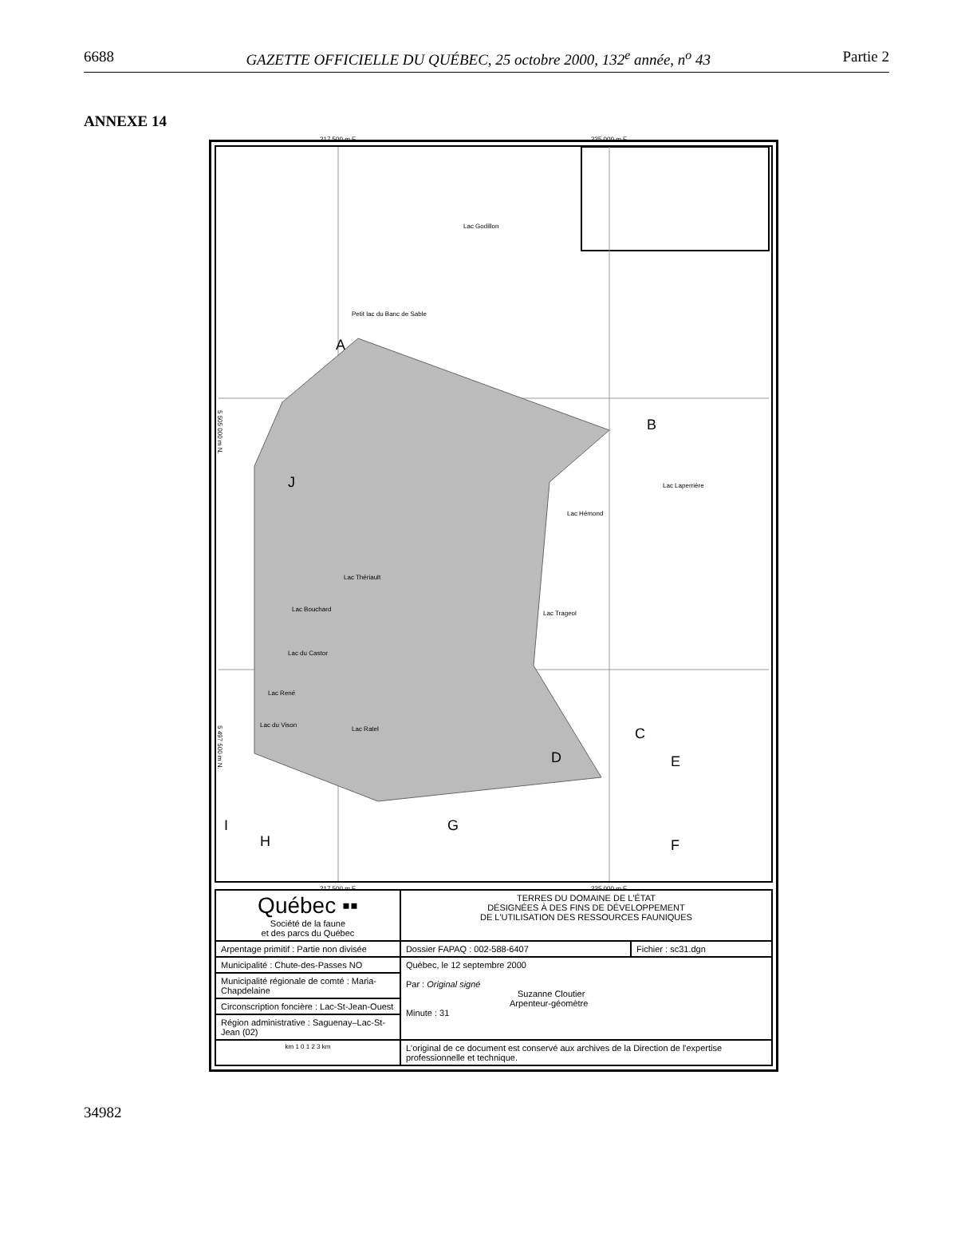6688 GAZETTE OFFICIELLE DU QUÉBEC, 25 octobre 2000, 132<sup>e</sup> année, n<sup>o</sup> 43 Partie 2
ANNEXE 14
217 500 m E. 225 000 m E.
A
B
C
D E
F
G
H
I
J
Lac Godillon
Petit lac du Banc de Sable
Lac Hémond
Lac Laperrière
Lac Thériault
Lac Bouchard
Lac du Castor
Lac René
Lac du Vison
Lac Ratel
Lac Trageol
5 505 000 m N.
5 497 500 m N.
217 500 m E. 225 000 m E.
| Québec ▪▪ Société de la faune et des parcs du Québec | TERRES DU DOMAINE DE L'ÉTAT DÉSIGNÉES À DES FINS DE DÉVELOPPEMENT DE L'UTILISATION DES RESSOURCES FAUNIQUES | |
| Arpentage primitif : Partie non divisée | Dossier FAPAQ : 002-588-6407 | Fichier : sc31.dgn |
| Municipalité : Chute-des-Passes NO | Québec, le 12 septembre 2000 Par : Original signé Suzanne Cloutier Arpenteur-géomètre Minute : 31 | |
| Municipalité régionale de comté : Maria-Chapdelaine | | |
| Circonscription foncière : Lac-St-Jean-Ouest | | |
| Région administrative : Saguenay–Lac-St-Jean (02) | | |
| km 1 0 1 2 3 km | L'original de ce document est conservé aux archives de la Direction de l'expertise professionnelle et technique. | |
34982